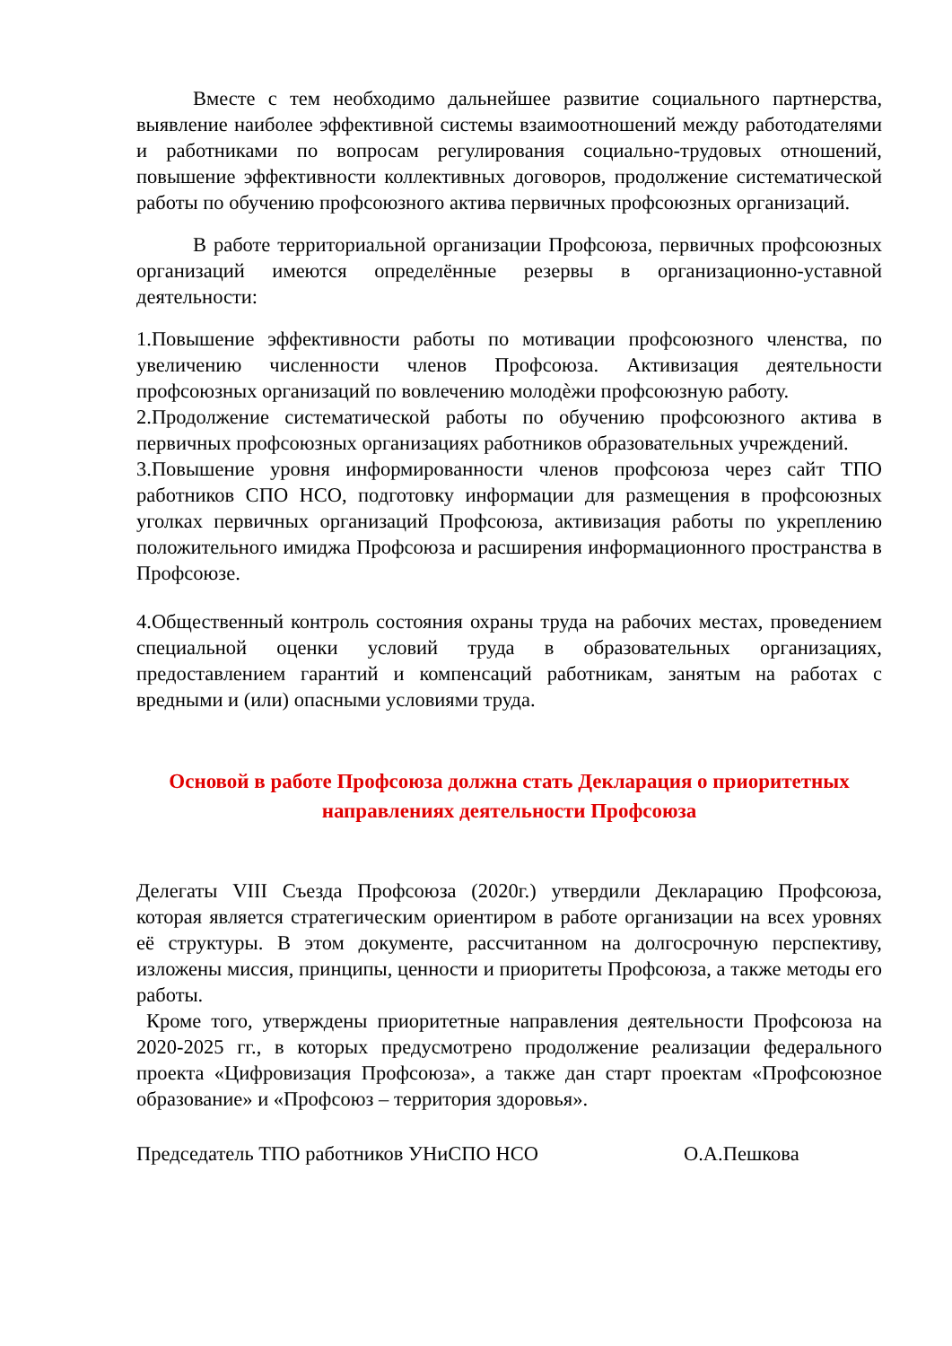Вместе с тем необходимо дальнейшее развитие социального партнерства, выявление наиболее эффективной системы взаимоотношений между работодателями и работниками по вопросам регулирования социально-трудовых отношений, повышение эффективности коллективных договоров, продолжение систематической работы по обучению профсоюзного актива первичных профсоюзных организаций.
В работе территориальной организации Профсоюза, первичных профсоюзных организаций имеются определённые резервы в организационно-уставной деятельности:
1.Повышение эффективности работы по мотивации профсоюзного членства, по увеличению численности членов Профсоюза. Активизация деятельности профсоюзных организаций по вовлечению молодѐжи профсоюзную работу.
2.Продолжение систематической работы по обучению профсоюзного актива в первичных профсоюзных организациях работников образовательных учреждений.
3.Повышение уровня информированности членов профсоюза через сайт ТПО работников СПО НСО, подготовку информации для размещения в профсоюзных уголках первичных организаций Профсоюза, активизация работы по укреплению положительного имиджа Профсоюза и расширения информационного пространства в Профсоюзе.
4.Общественный контроль состояния охраны труда на рабочих местах, проведением специальной оценки условий труда в образовательных организациях, предоставлением гарантий и компенсаций работникам, занятым на работах с вредными и (или) опасными условиями труда.
Основой в работе Профсоюза должна стать Декларация о приоритетных направлениях деятельности Профсоюза
Делегаты VIII Съезда Профсоюза (2020г.) утвердили Декларацию Профсоюза, которая является стратегическим ориентиром в работе организации на всех уровнях её структуры. В этом документе, рассчитанном на долгосрочную перспективу, изложены миссия, принципы, ценности и приоритеты Профсоюза, а также методы его работы.
Кроме того, утверждены приоритетные направления деятельности Профсоюза на 2020-2025 гг., в которых предусмотрено продолжение реализации федерального проекта «Цифровизация Профсоюза», а также дан старт проектам «Профсоюзное образование» и «Профсоюз – территория здоровья».
Председатель ТПО работников УНиСПО НСО О.А.Пешкова